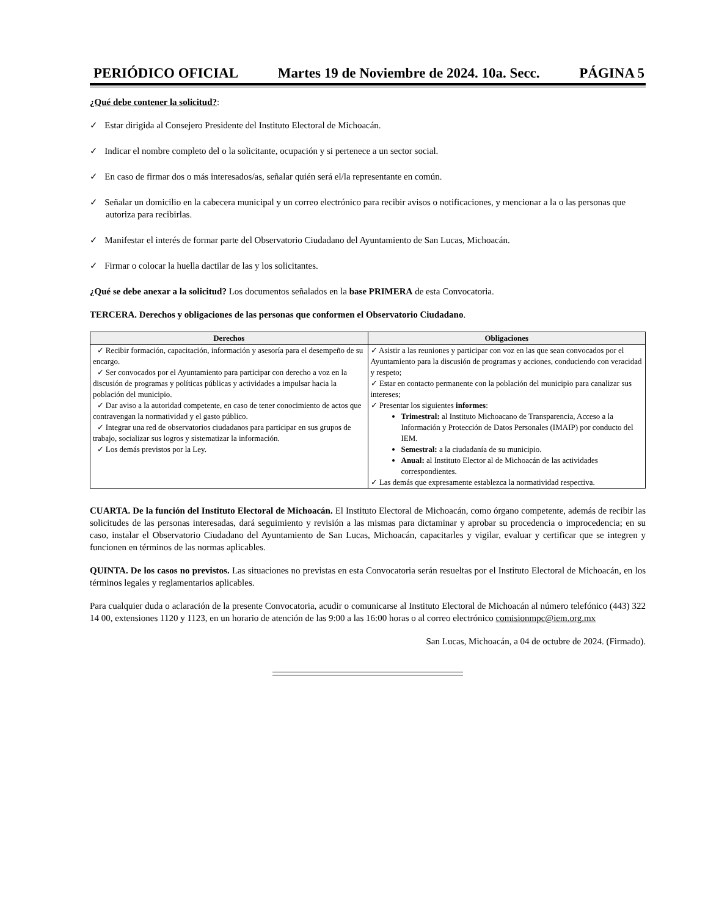PERIÓDICO OFICIAL Martes 19 de Noviembre de 2024. 10a. Secc. PÁGINA 5
¿Qué debe contener la solicitud?:
✓ Estar dirigida al Consejero Presidente del Instituto Electoral de Michoacán.
✓ Indicar el nombre completo del o la solicitante, ocupación y si pertenece a un sector social.
✓ En caso de firmar dos o más interesados/as, señalar quién será el/la representante en común.
✓ Señalar un domicilio en la cabecera municipal y un correo electrónico para recibir avisos o notificaciones, y mencionar a la o las personas que autoriza para recibirlas.
✓ Manifestar el interés de formar parte del Observatorio Ciudadano del Ayuntamiento de San Lucas, Michoacán.
✓ Firmar o colocar la huella dactilar de las y los solicitantes.
¿Qué se debe anexar a la solicitud? Los documentos señalados en la base PRIMERA de esta Convocatoria.
TERCERA. Derechos y obligaciones de las personas que conformen el Observatorio Ciudadano.
| Derechos | Obligaciones |
| --- | --- |
| ✓ Recibir formación, capacitación, información y asesoría para el desempeño de su encargo. ✓ Ser convocados por el Ayuntamiento para participar con derecho a voz en la discusión de programas y políticas públicas y actividades a impulsar hacia la población del municipio. ✓ Dar aviso a la autoridad competente, en caso de tener conocimiento de actos que contravengan la normatividad y el gasto público. ✓ Integrar una red de observatorios ciudadanos para participar en sus grupos de trabajo, socializar sus logros y sistematizar la información. ✓ Los demás previstos por la Ley. | ✓ Asistir a las reuniones y participar con voz en las que sean convocados por el Ayuntamiento para la discusión de programas y acciones, conduciendo con veracidad y respeto; ✓ Estar en contacto permanente con la población del municipio para canalizar sus intereses; ✓ Presentar los siguientes informes : Trimestral: al Instituto Michoacano de Transparencia, Acceso a la Información y Protección de Datos Personales (IMAIP) por conducto del IEM. Semestral: a la ciudadanía de su municipio. Anual: al Instituto Elector al de Michoacán de las actividades correspondientes. ✓ Las demás que expresamente establezca la normatividad respectiva. |
CUARTA. De la función del Instituto Electoral de Michoacán. El Instituto Electoral de Michoacán, como órgano competente, además de recibir las solicitudes de las personas interesadas, dará seguimiento y revisión a las mismas para dictaminar y aprobar su procedencia o improcedencia; en su caso, instalar el Observatorio Ciudadano del Ayuntamiento de San Lucas, Michoacán, capacitarles y vigilar, evaluar y certificar que se integren y funcionen en términos de las normas aplicables.
QUINTA. De los casos no previstos. Las situaciones no previstas en esta Convocatoria serán resueltas por el Instituto Electoral de Michoacán, en los términos legales y reglamentarios aplicables.
Para cualquier duda o aclaración de la presente Convocatoria, acudir o comunicarse al Instituto Electoral de Michoacán al número telefónico (443) 322 14 00, extensiones 1120 y 1123, en un horario de atención de las 9:00 a las 16:00 horas o al correo electrónico comisionmpc@iem.org.mx
San Lucas, Michoacán, a 04 de octubre de 2024. (Firmado).